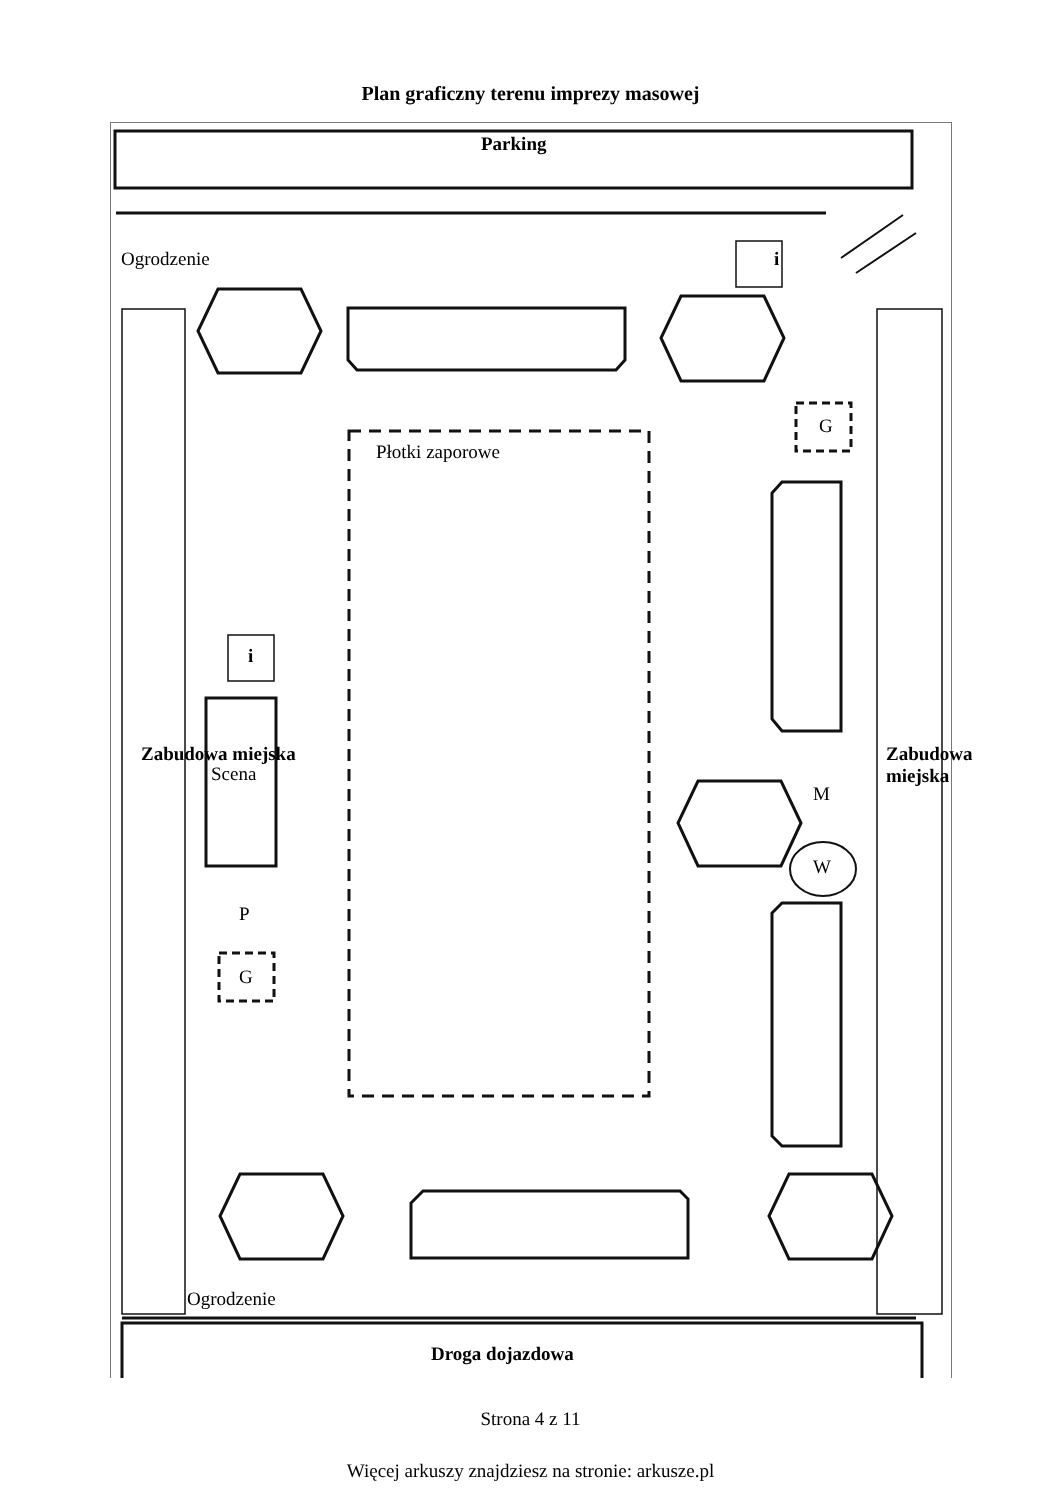Plan graficzny terenu imprezy masowej
Ogrodzenie
Parking
i
G
Płotki zaporowe
i
Scena
Zabudowa miejska Zabudowa miejska
M
W
P
G
Ogrodzenie
Droga dojazdowa
Strona 4 z 11
Więcej arkuszy znajdziesz na stronie: arkusze.pl